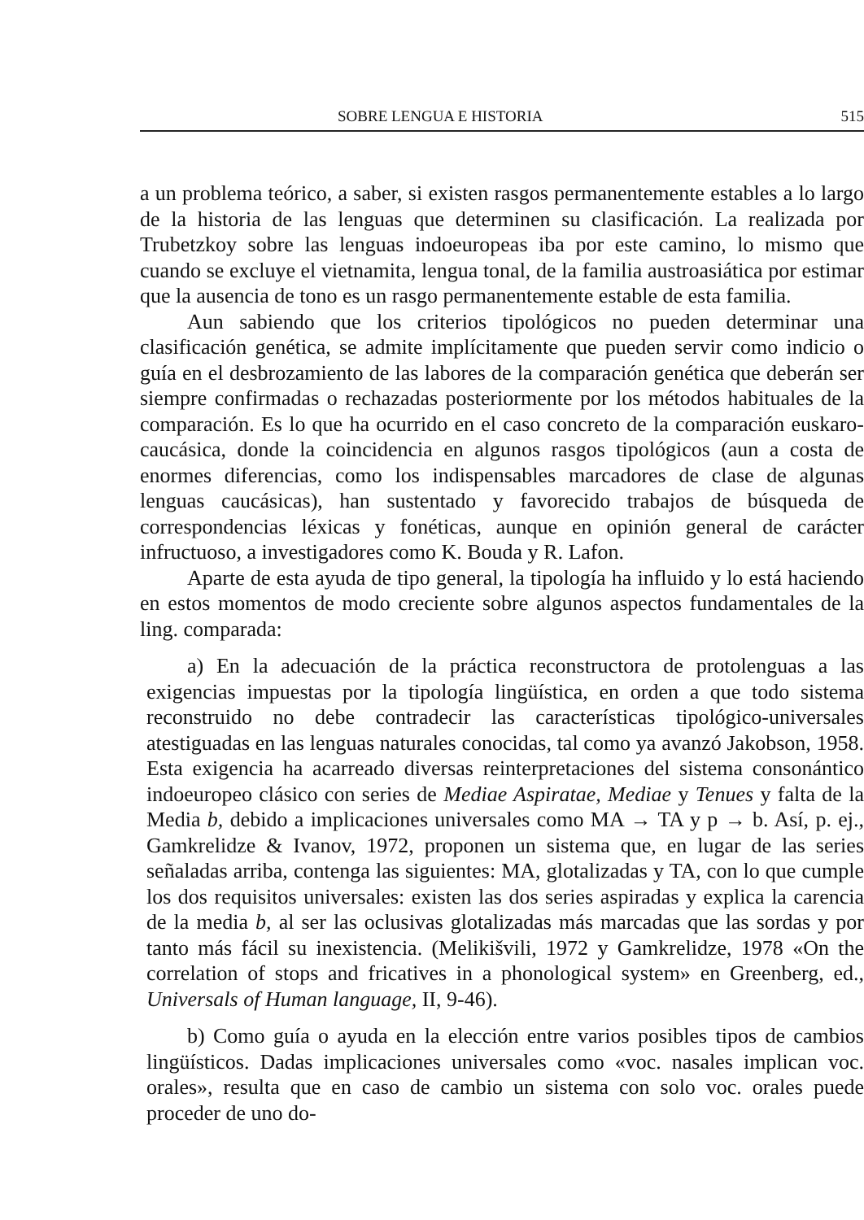SOBRE LENGUA E HISTORIA 515
a un problema teórico, a saber, si existen rasgos permanentemente estables a lo largo de la historia de las lenguas que determinen su clasificación. La realizada por Trubetzkoy sobre las lenguas indoeuropeas iba por este camino, lo mismo que cuando se excluye el vietnamita, lengua tonal, de la familia austroasiática por estimar que la ausencia de tono es un rasgo permanentemente estable de esta familia.
Aun sabiendo que los criterios tipológicos no pueden determinar una clasificación genética, se admite implícitamente que pueden servir como indicio o guía en el desbrozamiento de las labores de la comparación genética que deberán ser siempre confirmadas o rechazadas posteriormente por los métodos habituales de la comparación. Es lo que ha ocurrido en el caso concreto de la comparación euskaro-caucásica, donde la coincidencia en algunos rasgos tipológicos (aun a costa de enormes diferencias, como los indispensables marcadores de clase de algunas lenguas caucásicas), han sustentado y favorecido trabajos de búsqueda de correspondencias léxicas y fonéticas, aunque en opinión general de carácter infructuoso, a investigadores como K. Bouda y R. Lafon.
Aparte de esta ayuda de tipo general, la tipología ha influido y lo está haciendo en estos momentos de modo creciente sobre algunos aspectos fundamentales de la ling. comparada:
a) En la adecuación de la práctica reconstructora de protolenguas a las exigencias impuestas por la tipología lingüística, en orden a que todo sistema reconstruido no debe contradecir las características tipológico-universales atestiguadas en las lenguas naturales conocidas, tal como ya avanzó Jakobson, 1958. Esta exigencia ha acarreado diversas reinterpretaciones del sistema consonántico indoeuropeo clásico con series de Mediae Aspiratae, Mediae y Tenues y falta de la Media b, debido a implicaciones universales como MA → TA y p → b. Así, p. ej., Gamkrelidze & Ivanov, 1972, proponen un sistema que, en lugar de las series señaladas arriba, contenga las siguientes: MA, glotalizadas y TA, con lo que cumple los dos requisitos universales: existen las dos series aspiradas y explica la carencia de la media b, al ser las oclusivas glotalizadas más marcadas que las sordas y por tanto más fácil su inexistencia. (Melikišvili, 1972 y Gamkrelidze, 1978 «On the correlation of stops and fricatives in a phonological system» en Greenberg, ed., Universals of Human language, II, 9-46).
b) Como guía o ayuda en la elección entre varios posibles tipos de cambios lingüísticos. Dadas implicaciones universales como «voc. nasales implican voc. orales», resulta que en caso de cambio un sistema con solo voc. orales puede proceder de uno do-